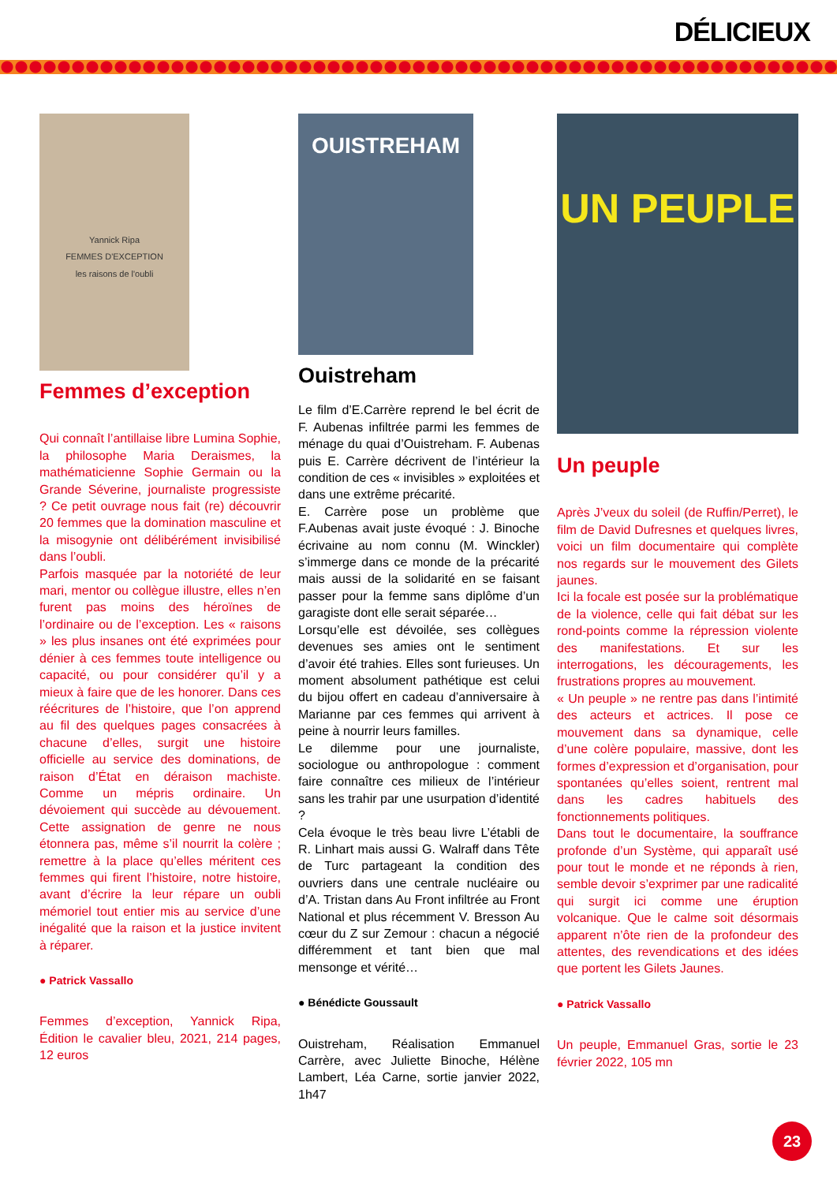DÉLICIEUX
Yannick Ripa
FEMMES D'EXCEPTION
les raisons de l'oubli
Femmes d’exception
Qui connaît l’antillaise libre Lumina Sophie, la philosophe Maria Deraismes, la mathématicienne Sophie Germain ou la Grande Séverine, journaliste progressiste ? Ce petit ouvrage nous fait (re) découvrir 20 femmes que la domination masculine et la misogynie ont délibérément invisibilisé dans l’oubli.
Parfois masquée par la notoriété de leur mari, mentor ou collègue illustre, elles n’en furent pas moins des héroïnes de l’ordinaire ou de l’exception. Les « raisons » les plus insanes ont été exprimées pour dénier à ces femmes toute intelligence ou capacité, ou pour considérer qu’il y a mieux à faire que de les honorer. Dans ces réécritures de l’histoire, que l’on apprend au fil des quelques pages consacrées à chacune d’elles, surgit une histoire officielle au service des dominations, de raison d’État en déraison machiste. Comme un mépris ordinaire. Un dévoiement qui succède au dévouement. Cette assignation de genre ne nous étonnera pas, même s’il nourrit la colère ; remettre à la place qu’elles méritent ces femmes qui firent l’histoire, notre histoire, avant d’écrire la leur répare un oubli mémoriel tout entier mis au service d’une inégalité que la raison et la justice invitent à réparer.
● Patrick Vassallo
Femmes d’exception, Yannick Ripa, Édition le cavalier bleu, 2021, 214 pages, 12 euros
OUISTREHAM
Ouistreham
Le film d’E.Carrère reprend le bel écrit de F. Aubenas infiltrée parmi les femmes de ménage du quai d’Ouistreham. F. Aubenas puis E. Carrère décrivent de l’intérieur la condition de ces « invisibles » exploitées et dans une extrême précarité.
E. Carrère pose un problème que F.Aubenas avait juste évoqué : J. Binoche écrivaine au nom connu (M. Winckler) s’immerge dans ce monde de la précarité mais aussi de la solidarité en se faisant passer pour la femme sans diplôme d’un garagiste dont elle serait séparée…
Lorsqu’elle est dévoilée, ses collègues devenues ses amies ont le sentiment d’avoir été trahies. Elles sont furieuses. Un moment absolument pathétique est celui du bijou offert en cadeau d’anniversaire à Marianne par ces femmes qui arrivent à peine à nourrir leurs familles.
Le dilemme pour une journaliste, sociologue ou anthropologue : comment faire connaître ces milieux de l’intérieur sans les trahir par une usurpation d’identité ?
Cela évoque le très beau livre L’établi de R. Linhart mais aussi G. Walraff dans Tête de Turc partageant la condition des ouvriers dans une centrale nucléaire ou d’A. Tristan dans Au Front infiltrée au Front National et plus récemment V. Bresson Au cœur du Z sur Zemour : chacun a négocié différemment et tant bien que mal mensonge et vérité…
● Bénédicte Goussault
Ouistreham, Réalisation Emmanuel Carrère, avec Juliette Binoche, Hélène Lambert, Léa Carne, sortie janvier 2022, 1h47
UN PEUPLE
Un peuple
Après J’veux du soleil (de Ruffin/Perret), le film de David Dufresnes et quelques livres, voici un film documentaire qui complète nos regards sur le mouvement des Gilets jaunes.
Ici la focale est posée sur la problématique de la violence, celle qui fait débat sur les rond-points comme la répression violente des manifestations. Et sur les interrogations, les découragements, les frustrations propres au mouvement.
« Un peuple » ne rentre pas dans l’intimité des acteurs et actrices. Il pose ce mouvement dans sa dynamique, celle d’une colère populaire, massive, dont les formes d’expression et d’organisation, pour spontanées qu’elles soient, rentrent mal dans les cadres habituels des fonctionnements politiques.
Dans tout le documentaire, la souffrance profonde d’un Système, qui apparaît usé pour tout le monde et ne réponds à rien, semble devoir s’exprimer par une radicalité qui surgit ici comme une éruption volcanique. Que le calme soit désormais apparent n’ôte rien de la profondeur des attentes, des revendications et des idées que portent les Gilets Jaunes.
● Patrick Vassallo
Un peuple, Emmanuel Gras, sortie le 23 février 2022, 105 mn
23